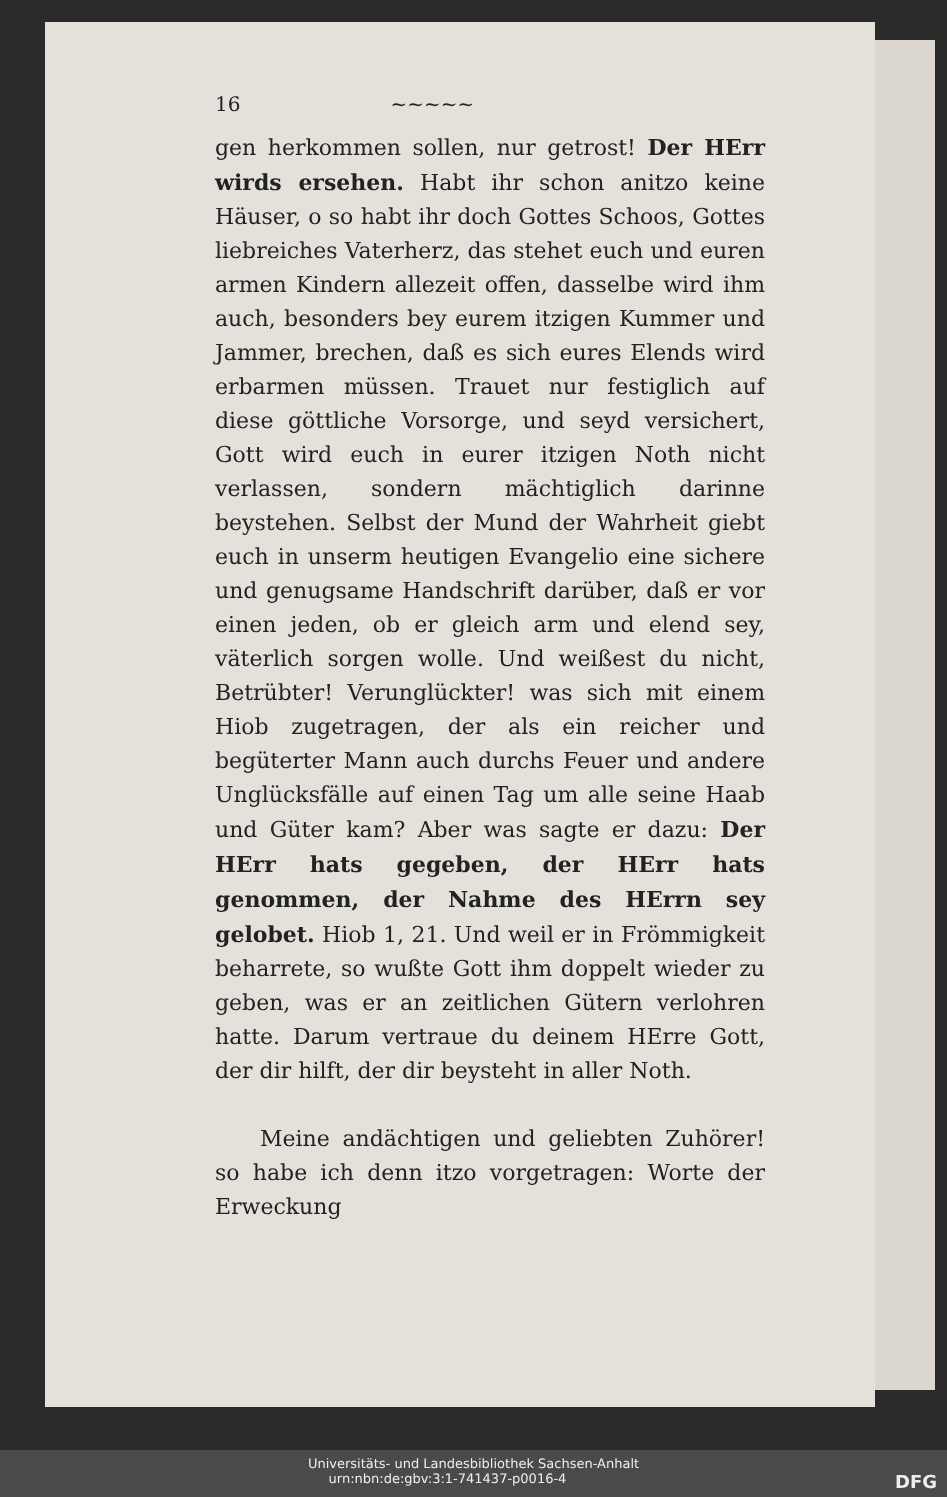16 ~~~~~
gen herkommen sollen, nur getrost! Der HErr wirds ersehen. Habt ihr schon anitzo keine Häuser, o so habt ihr doch Gottes Schoos, Gottes liebreiches Vaterherz, das stehet euch und euren armen Kindern allezeit offen, dasselbe wird ihm auch, besonders bey eurem itzigen Kummer und Jammer, brechen, daß es sich eures Elends wird erbarmen müssen. Trauet nur festiglich auf diese göttliche Vorsorge, und seyd versichert, Gott wird euch in eurer itzigen Noth nicht verlassen, sondern mächtiglich darinne beystehen. Selbst der Mund der Wahrheit giebt euch in unserm heutigen Evangelio eine sichere und genugsame Handschrift darüber, daß er vor einen jeden, ob er gleich arm und elend sey, väterlich sorgen wolle. Und weißest du nicht, Betrübter! Verunglückter! was sich mit einem Hiob zugetragen, der als ein reicher und begüterter Mann auch durchs Feuer und andere Unglücksfälle auf einen Tag um alle seine Haab und Güter kam? Aber was sagte er dazu: Der HErr hats gegeben, der HErr hats genommen, der Nahme des HErrn sey gelobet. Hiob 1, 21. Und weil er in Frömmigkeit beharrete, so wußte Gott ihm doppelt wieder zu geben, was er an zeitlichen Gütern verlohren hatte. Darum vertraue du deinem HErre Gott, der dir hilft, der dir beysteht in aller Noth.
Meine andächtigen und geliebten Zuhörer! so habe ich denn itzo vorgetragen: Worte der Erweckung
Universitäts- und Landesbibliothek Sachsen-Anhalt
urn:nbn:de:gbv:3:1-741437-p0016-4 DFG